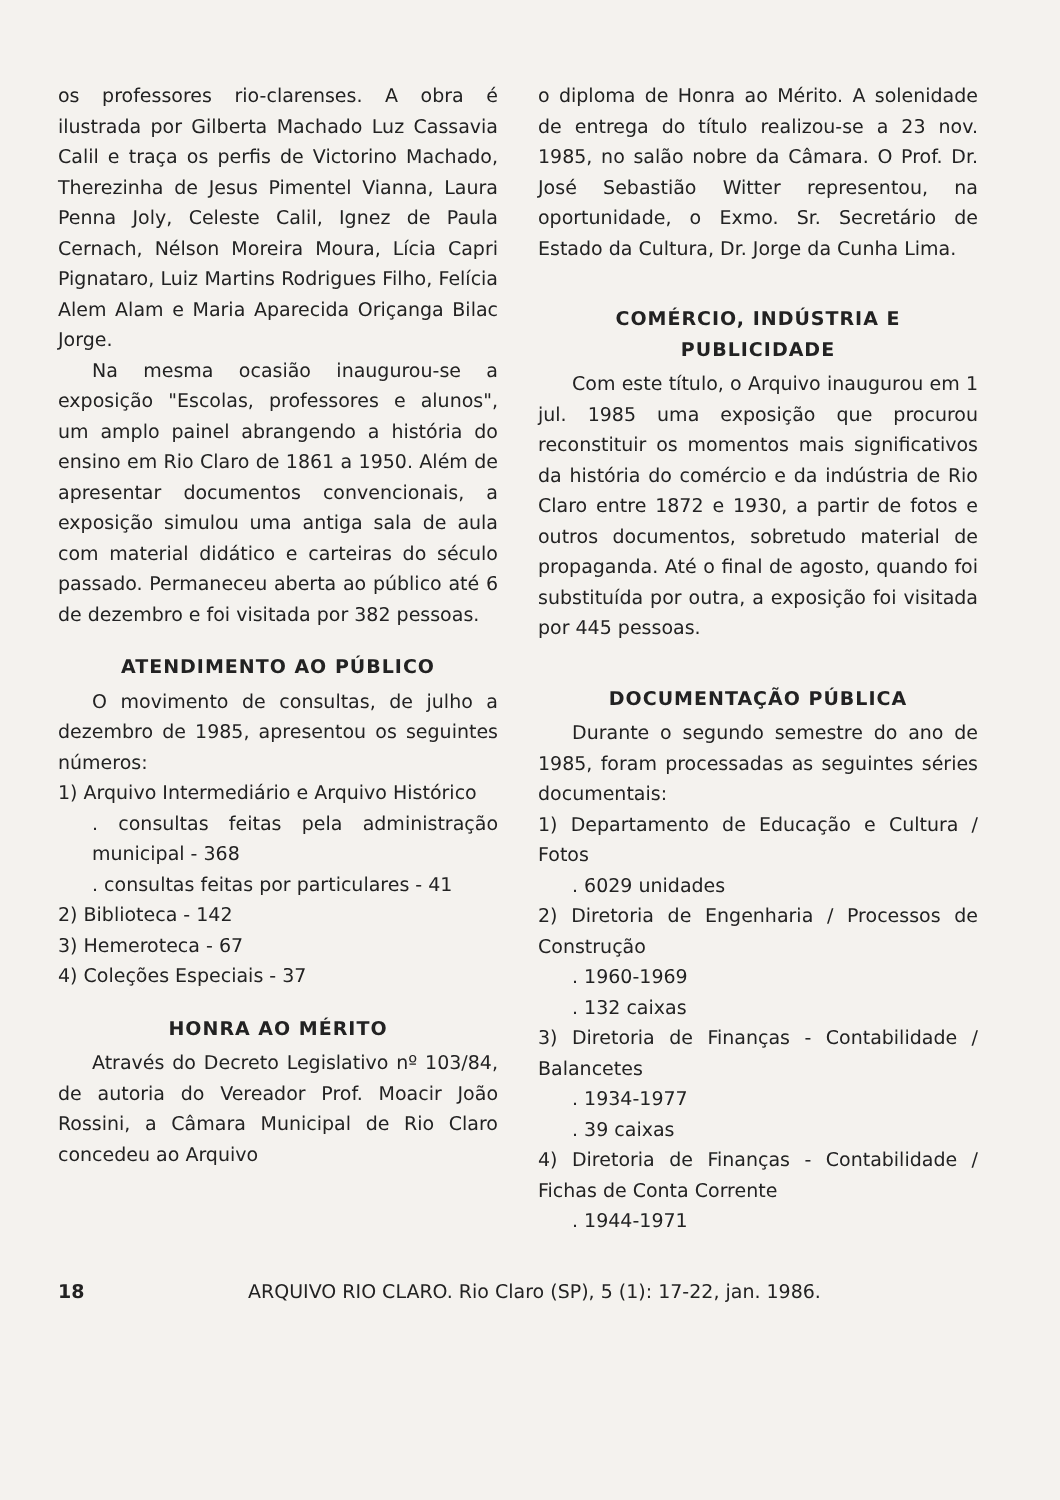os professores rio-clarenses. A obra é ilustrada por Gilberta Machado Luz Cassavia Calil e traça os perfis de Victorino Machado, Therezinha de Jesus Pimentel Vianna, Laura Penna Joly, Celeste Calil, Ignez de Paula Cernach, Nélson Moreira Moura, Lícia Capri Pignataro, Luiz Martins Rodrigues Filho, Felícia Alem Alam e Maria Aparecida Oriçanga Bilac Jorge.
Na mesma ocasião inaugurou-se a exposição "Escolas, professores e alunos", um amplo painel abrangendo a história do ensino em Rio Claro de 1861 a 1950. Além de apresentar documentos convencionais, a exposição simulou uma antiga sala de aula com material didático e carteiras do século passado. Permaneceu aberta ao público até 6 de dezembro e foi visitada por 382 pessoas.
ATENDIMENTO AO PÚBLICO
O movimento de consultas, de julho a dezembro de 1985, apresentou os seguintes números:
1) Arquivo Intermediário e Arquivo Histórico
. consultas feitas pela administração municipal - 368
. consultas feitas por particulares - 41
2) Biblioteca - 142
3) Hemeroteca - 67
4) Coleções Especiais - 37
HONRA AO MÉRITO
Através do Decreto Legislativo nº 103/84, de autoria do Vereador Prof. Moacir João Rossini, a Câmara Municipal de Rio Claro concedeu ao Arquivo
o diploma de Honra ao Mérito. A solenidade de entrega do título realizou-se a 23 nov. 1985, no salão nobre da Câmara. O Prof. Dr. José Sebastião Witter representou, na oportunidade, o Exmo. Sr. Secretário de Estado da Cultura, Dr. Jorge da Cunha Lima.
COMÉRCIO, INDÚSTRIA E PUBLICIDADE
Com este título, o Arquivo inaugurou em 1 jul. 1985 uma exposição que procurou reconstituir os momentos mais significativos da história do comércio e da indústria de Rio Claro entre 1872 e 1930, a partir de fotos e outros documentos, sobretudo material de propaganda. Até o final de agosto, quando foi substituída por outra, a exposição foi visitada por 445 pessoas.
DOCUMENTAÇÃO PÚBLICA
Durante o segundo semestre do ano de 1985, foram processadas as seguintes séries documentais:
1) Departamento de Educação e Cultura / Fotos
. 6029 unidades
2) Diretoria de Engenharia / Processos de Construção
. 1960-1969
. 132 caixas
3) Diretoria de Finanças - Contabilidade / Balancetes
. 1934-1977
. 39 caixas
4) Diretoria de Finanças - Contabilidade / Fichas de Conta Corrente
. 1944-1971
18 ARQUIVO RIO CLARO. Rio Claro (SP), 5 (1): 17-22, jan. 1986.